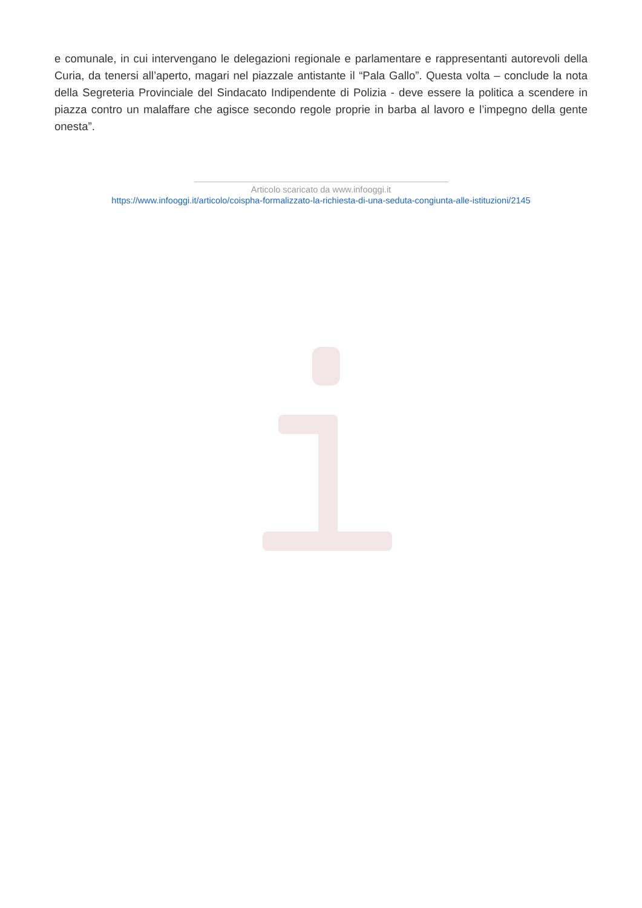e comunale, in cui intervengano le delegazioni regionale e parlamentare e rappresentanti autorevoli della Curia, da tenersi all’aperto, magari nel piazzale antistante il “Pala Gallo”. Questa volta – conclude la nota della Segreteria Provinciale del Sindacato Indipendente di Polizia - deve essere la politica a scendere in piazza contro un malaffare che agisce secondo regole proprie in barba al lavoro e l’impegno della gente onesta”.
Articolo scaricato da www.infooggi.it
https://www.infooggi.it/articolo/coispha-formalizzato-la-richiesta-di-una-seduta-congiunta-alle-istituzioni/2145